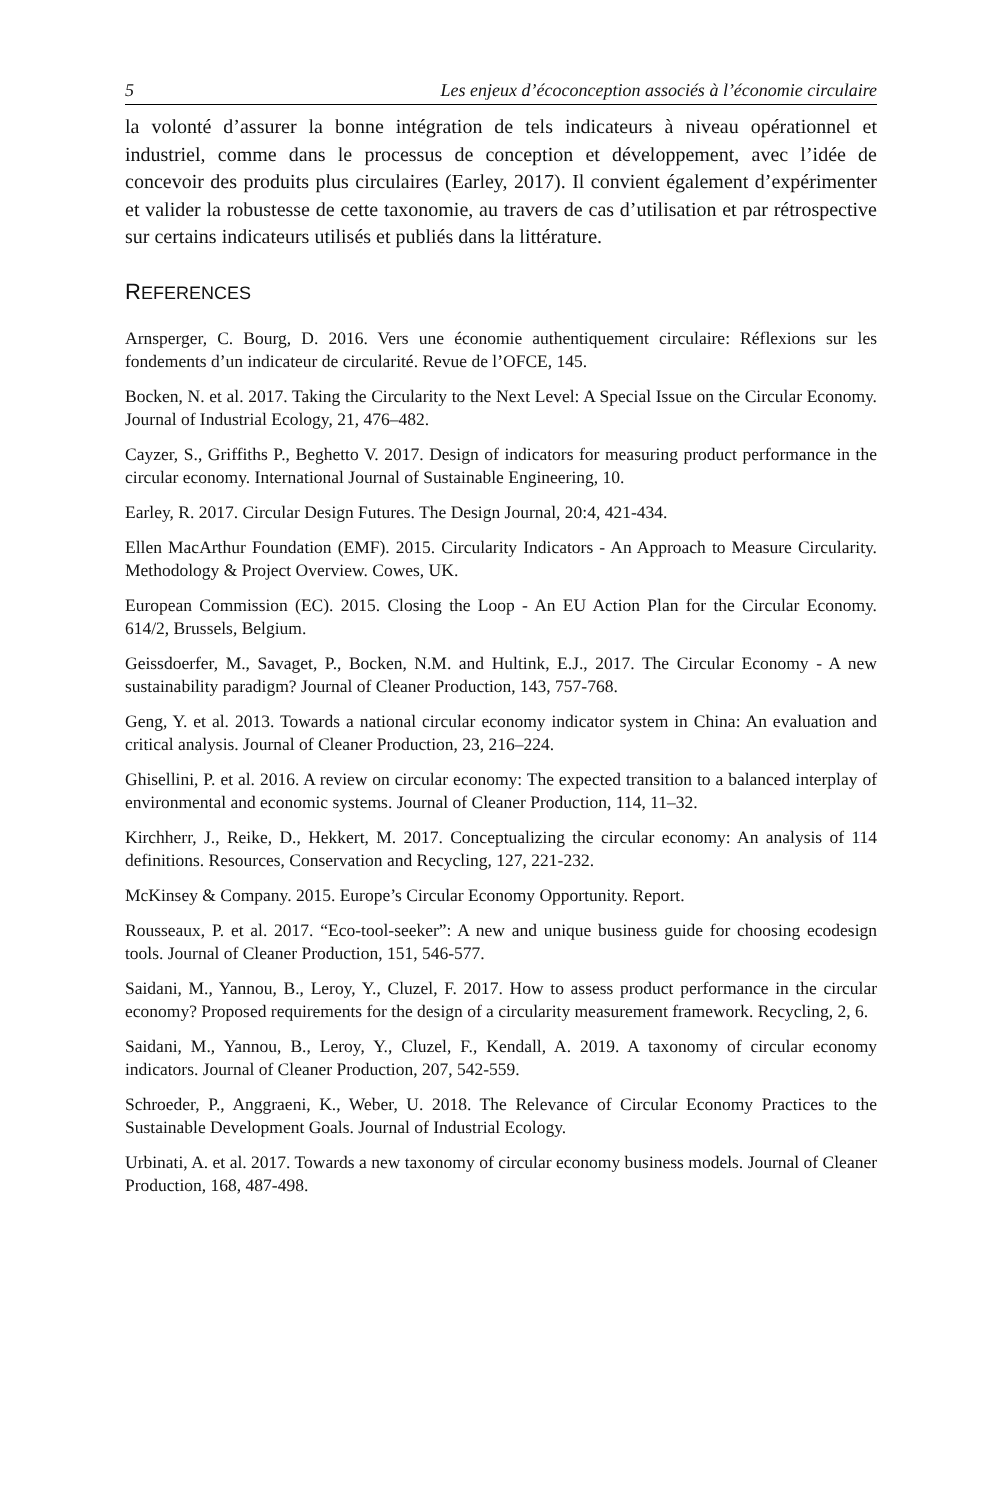5 Les enjeux d’écoconception associés à l’économie circulaire
la volonté d’assurer la bonne intégration de tels indicateurs à niveau opérationnel et industriel, comme dans le processus de conception et développement, avec l’idée de concevoir des produits plus circulaires (Earley, 2017). Il convient également d’expérimenter et valider la robustesse de cette taxonomie, au travers de cas d’utilisation et par rétrospective sur certains indicateurs utilisés et publiés dans la littérature.
REFERENCES
Arnsperger, C. Bourg, D. 2016. Vers une économie authentiquement circulaire: Réflexions sur les fondements d’un indicateur de circularité. Revue de l’OFCE, 145.
Bocken, N. et al. 2017. Taking the Circularity to the Next Level: A Special Issue on the Circular Economy. Journal of Industrial Ecology, 21, 476–482.
Cayzer, S., Griffiths P., Beghetto V. 2017. Design of indicators for measuring product performance in the circular economy. International Journal of Sustainable Engineering, 10.
Earley, R. 2017. Circular Design Futures. The Design Journal, 20:4, 421-434.
Ellen MacArthur Foundation (EMF). 2015. Circularity Indicators - An Approach to Measure Circularity. Methodology & Project Overview. Cowes, UK.
European Commission (EC). 2015. Closing the Loop - An EU Action Plan for the Circular Economy. 614/2, Brussels, Belgium.
Geissdoerfer, M., Savaget, P., Bocken, N.M. and Hultink, E.J., 2017. The Circular Economy - A new sustainability paradigm? Journal of Cleaner Production, 143, 757-768.
Geng, Y. et al. 2013. Towards a national circular economy indicator system in China: An evaluation and critical analysis. Journal of Cleaner Production, 23, 216–224.
Ghisellini, P. et al. 2016. A review on circular economy: The expected transition to a balanced interplay of environmental and economic systems. Journal of Cleaner Production, 114, 11–32.
Kirchherr, J., Reike, D., Hekkert, M. 2017. Conceptualizing the circular economy: An analysis of 114 definitions. Resources, Conservation and Recycling, 127, 221-232.
McKinsey & Company. 2015. Europe’s Circular Economy Opportunity. Report.
Rousseaux, P. et al. 2017. “Eco-tool-seeker”: A new and unique business guide for choosing ecodesign tools. Journal of Cleaner Production, 151, 546-577.
Saidani, M., Yannou, B., Leroy, Y., Cluzel, F. 2017. How to assess product performance in the circular economy? Proposed requirements for the design of a circularity measurement framework. Recycling, 2, 6.
Saidani, M., Yannou, B., Leroy, Y., Cluzel, F., Kendall, A. 2019. A taxonomy of circular economy indicators. Journal of Cleaner Production, 207, 542-559.
Schroeder, P., Anggraeni, K., Weber, U. 2018. The Relevance of Circular Economy Practices to the Sustainable Development Goals. Journal of Industrial Ecology.
Urbinati, A. et al. 2017. Towards a new taxonomy of circular economy business models. Journal of Cleaner Production, 168, 487-498.